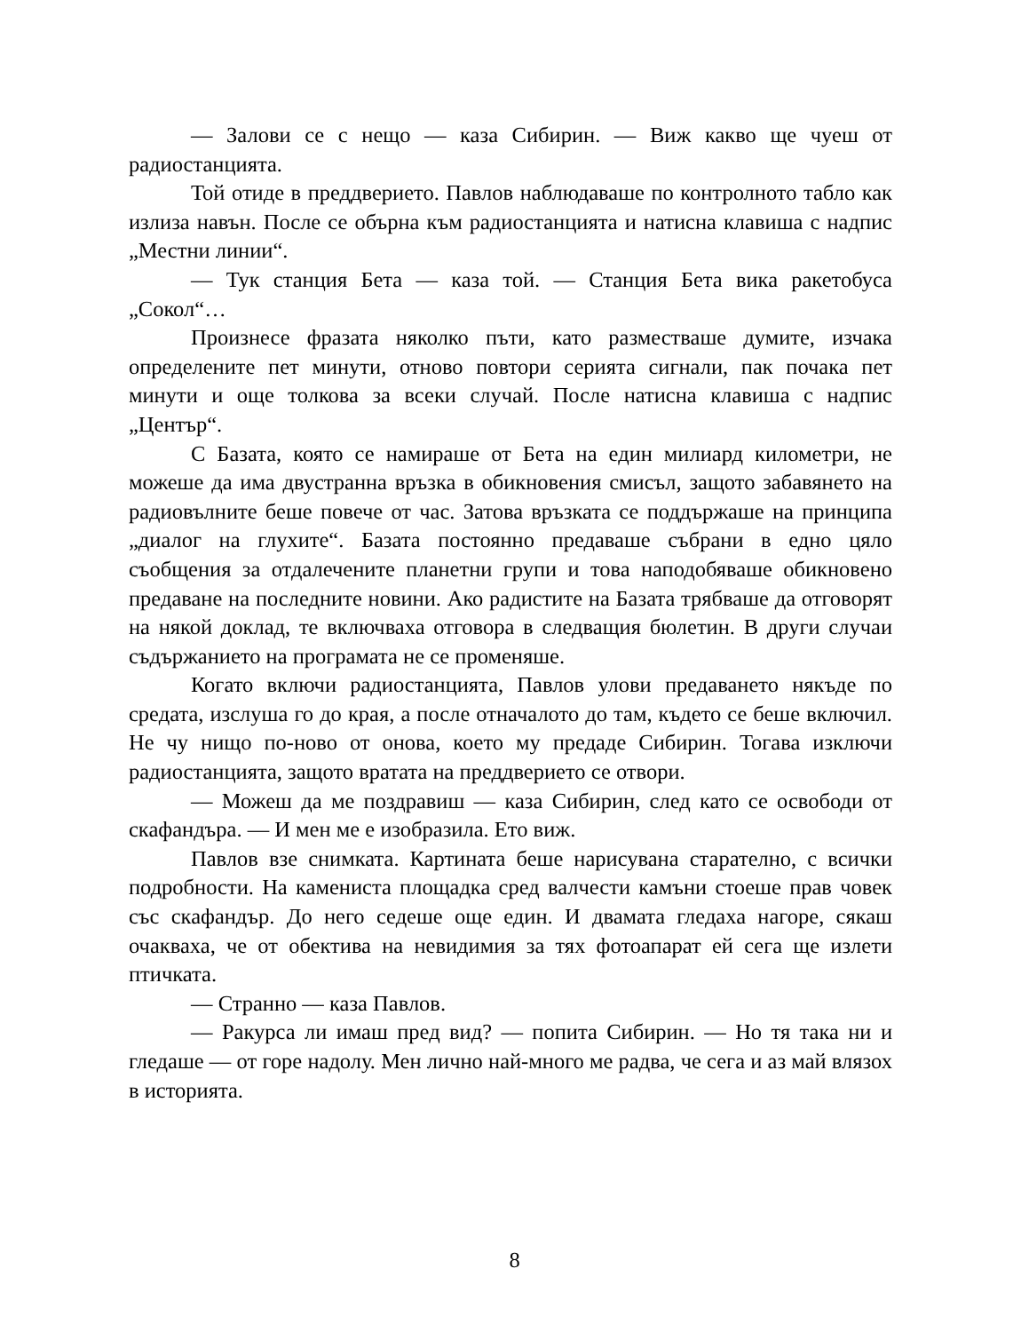— Залови се с нещо — каза Сибирин. — Виж какво ще чуеш от радиостанцията.
Той отиде в преддверието. Павлов наблюдаваше по контролното табло как излиза навън. После се обърна към радиостанцията и натисна клавиша с надпис „Местни линии“.
— Тук станция Бета — каза той. — Станция Бета вика ракетобуса „Сокол“…
Произнесе фразата няколко пъти, като разместваше думите, изчака определените пет минути, отново повтори серията сигнали, пак почака пет минути и още толкова за всеки случай. После натисна клавиша с надпис „Център“.
С Базата, която се намираше от Бета на един милиард километри, не можеше да има двустранна връзка в обикновения смисъл, защото забавянето на радиовълните беше повече от час. Затова връзката се поддържаше на принципа „диалог на глухите“. Базата постоянно предаваше събрани в едно цяло съобщения за отдалечените планетни групи и това наподобяваше обикновено предаване на последните новини. Ако радистите на Базата трябваше да отговорят на някой доклад, те включваха отговора в следващия бюлетин. В други случаи съдържанието на програмата не се променяше.
Когато включи радиостанцията, Павлов улови предаването някъде по средата, изслуша го до края, а после отначалото до там, където се беше включил. Не чу нищо по-ново от онова, което му предаде Сибирин. Тогава изключи радиостанцията, защото вратата на преддверието се отвори.
— Можеш да ме поздравиш — каза Сибирин, след като се освободи от скафандъра. — И мен ме е изобразила. Ето виж.
Павлов взе снимката. Картината беше нарисувана старателно, с всички подробности. На камениста площадка сред валчести камъни стоеше прав човек със скафандър. До него седеше още един. И двамата гледаха нагоре, сякаш очакваха, че от обектива на невидимия за тях фотоапарат ей сега ще излети птичката.
— Странно — каза Павлов.
— Ракурса ли имаш пред вид? — попита Сибирин. — Но тя така ни и гледаше — от горе надолу. Мен лично най-много ме радва, че сега и аз май влязох в историята.
8